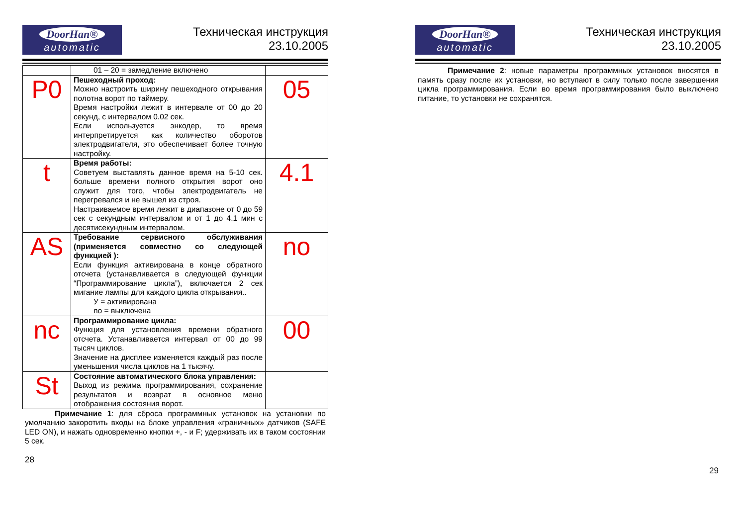DoorHan®
automatic
Техническая инструкция
23.10.2005
| | 01 – 20 = замедление включено | |
| P0 | Пешеходный проход: Можно настроить ширину пешеходного открывания полотна ворот по таймеру. Время настройки лежит в интервале от 00 до 20 секунд, с интервалом 0.02 сек. Если используется энкодер, то время интерпретируется как количество оборотов электродвигателя, это обеспечивает более точную настройку. | 05 |
| t | Время работы: Советуем выставлять данное время на 5-10 сек. больше времени полного открытия ворот оно служит для того, чтобы электродвигатель не перегревался и не вышел из строя. Настраиваемое время лежит в диапазоне от 0 до 59 сек с секундным интервалом и от 1 до 4.1 мин с десятисекундным интервалом. | 4.1 |
| AS | Требование сервисного обслуживания (применяется совместно со следующей функцией ): Если функция активирована в конце обратного отсчета (устанавливается в следующей функции “Программирование цикла”), включается 2 сек мигание лампы для каждого цикла открывания.. У = активирована no = выключена | no |
| nc | Программирование цикла: Функция для установления времени обратного отсчета. Устанавливается интервал от 00 до 99 тысяч циклов. Значение на дисплее изменяется каждый раз после уменьшения числа циклов на 1 тысячу. | 00 |
| St | Состояние автоматического блока управления: Выход из режима программирования, сохранение результатов и возврат в основное меню отображения состояния ворот. | |
Примечание 1: для сброса программных установок на установки по умолчанию закоротить входы на блоке управления «граничных» датчиков (SAFE LED ON), и нажать одновременно кнопки +, - и F; удерживать их в таком состоянии 5 сек.
28
DoorHan®
automatic
Техническая инструкция
23.10.2005
Примечание 2: новые параметры программных установок вносятся в память сразу после их установки, но вступают в силу только после завершения цикла программирования. Если во время программирования было выключено питание, то установки не сохранятся.
29